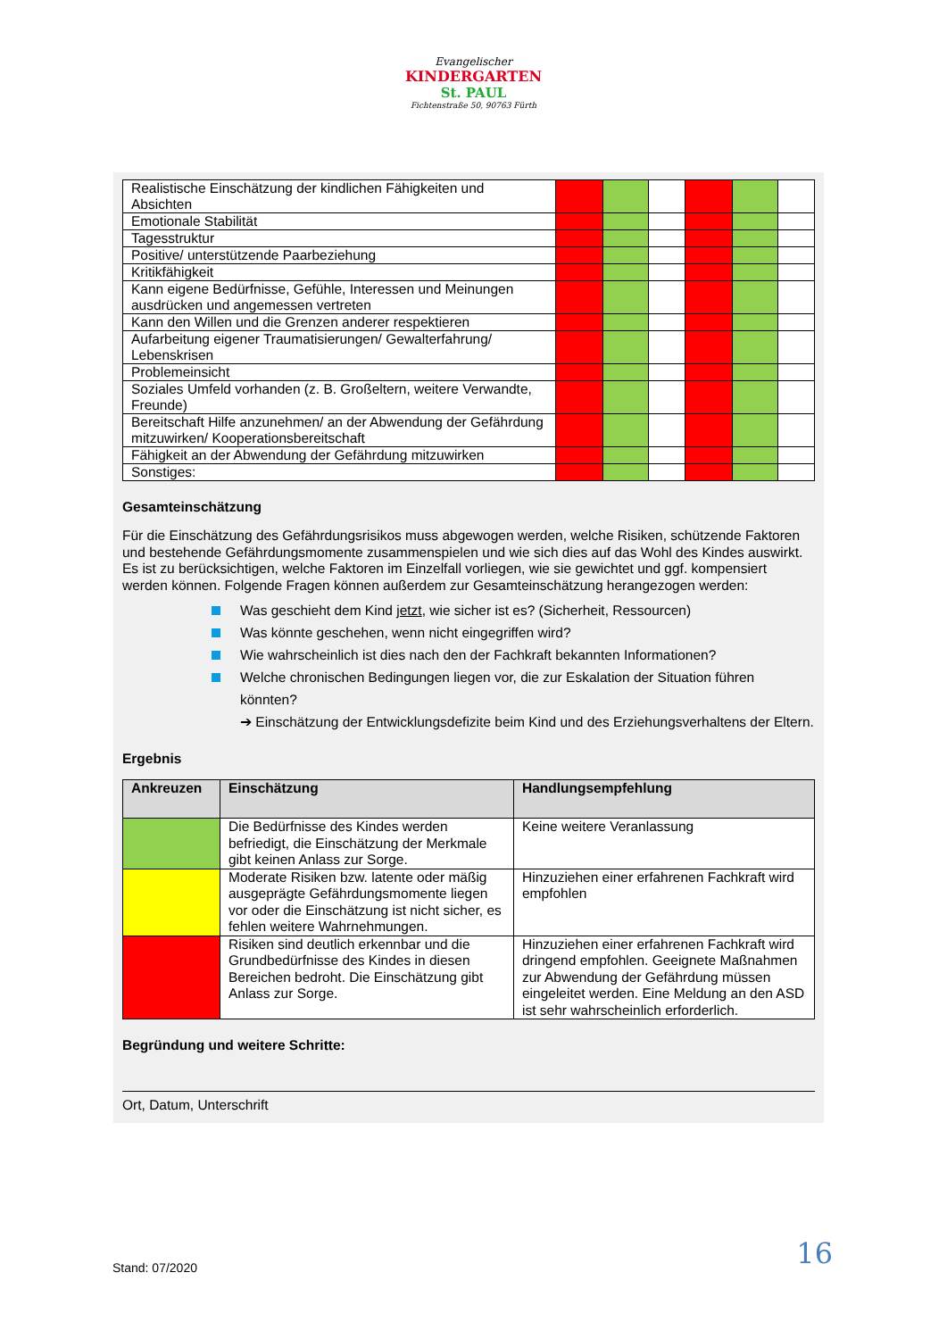Evangelischer
KINDERGARTEN
St. PAUL
Fichtenstraße 50, 90763 Fürth
| Realistische Einschätzung der kindlichen Fähigkeiten und Absichten | | | | | | |
| Emotionale Stabilität | | | | | | |
| Tagesstruktur | | | | | | |
| Positive/ unterstützende Paarbeziehung | | | | | | |
| Kritikfähigkeit | | | | | | |
| Kann eigene Bedürfnisse, Gefühle, Interessen und Meinungen ausdrücken und angemessen vertreten | | | | | | |
| Kann den Willen und die Grenzen anderer respektieren | | | | | | |
| Aufarbeitung eigener Traumatisierungen/ Gewalterfahrung/ Lebenskrisen | | | | | | |
| Problemeinsicht | | | | | | |
| Soziales Umfeld vorhanden (z. B. Großeltern, weitere Verwandte, Freunde) | | | | | | |
| Bereitschaft Hilfe anzunehmen/ an der Abwendung der Gefährdung mitzuwirken/ Kooperationsbereitschaft | | | | | | |
| Fähigkeit an der Abwendung der Gefährdung mitzuwirken | | | | | | |
| Sonstiges: | | | | | | |
Gesamteinschätzung
Für die Einschätzung des Gefährdungsrisikos muss abgewogen werden, welche Risiken, schützende Faktoren und bestehende Gefährdungsmomente zusammenspielen und wie sich dies auf das Wohl des Kindes auswirkt. Es ist zu berücksichtigen, welche Faktoren im Einzelfall vorliegen, wie sie gewichtet und ggf. kompensiert werden können. Folgende Fragen können außerdem zur Gesamteinschätzung herangezogen werden:
Was geschieht dem Kind jetzt, wie sicher ist es? (Sicherheit, Ressourcen)
Was könnte geschehen, wenn nicht eingegriffen wird?
Wie wahrscheinlich ist dies nach den der Fachkraft bekannten Informationen?
Welche chronischen Bedingungen liegen vor, die zur Eskalation der Situation führen könnten?
➔ Einschätzung der Entwicklungsdefizite beim Kind und des Erziehungsverhaltens der Eltern.
Ergebnis
| Ankreuzen | Einschätzung | Handlungsempfehlung |
| --- | --- | --- |
| | Die Bedürfnisse des Kindes werden befriedigt, die Einschätzung der Merkmale gibt keinen Anlass zur Sorge. | Keine weitere Veranlassung |
| | Moderate Risiken bzw. latente oder mäßig ausgeprägte Gefährdungsmomente liegen vor oder die Einschätzung ist nicht sicher, es fehlen weitere Wahrnehmungen. | Hinzuziehen einer erfahrenen Fachkraft wird empfohlen |
| | Risiken sind deutlich erkennbar und die Grundbedürfnisse des Kindes in diesen Bereichen bedroht. Die Einschätzung gibt Anlass zur Sorge. | Hinzuziehen einer erfahrenen Fachkraft wird dringend empfohlen. Geeignete Maßnahmen zur Abwendung der Gefährdung müssen eingeleitet werden. Eine Meldung an den ASD ist sehr wahrscheinlich erforderlich. |
Begründung und weitere Schritte:
Ort, Datum, Unterschrift
16 Stand: 07/2020